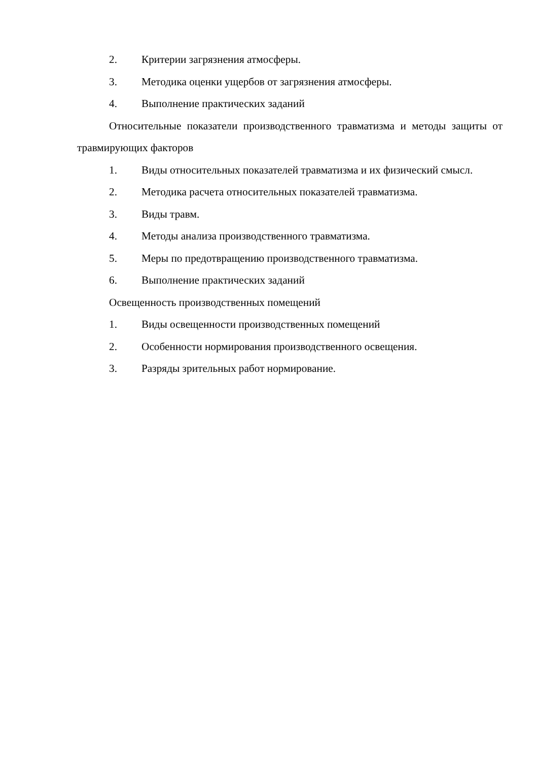2. Критерии загрязнения атмосферы.
3. Методика оценки ущербов от загрязнения атмосферы.
4. Выполнение практических заданий
Относительные показатели производственного травматизма и методы защиты от травмирующих факторов
1. Виды относительных показателей травматизма и их физический смысл.
2. Методика расчета относительных показателей травматизма.
3. Виды травм.
4. Методы анализа производственного травматизма.
5. Меры по предотвращению производственного травматизма.
6. Выполнение практических заданий
Освещенность производственных помещений
1. Виды освещенности производственных помещений
2. Особенности нормирования производственного освещения.
3. Разряды зрительных работ нормирование.